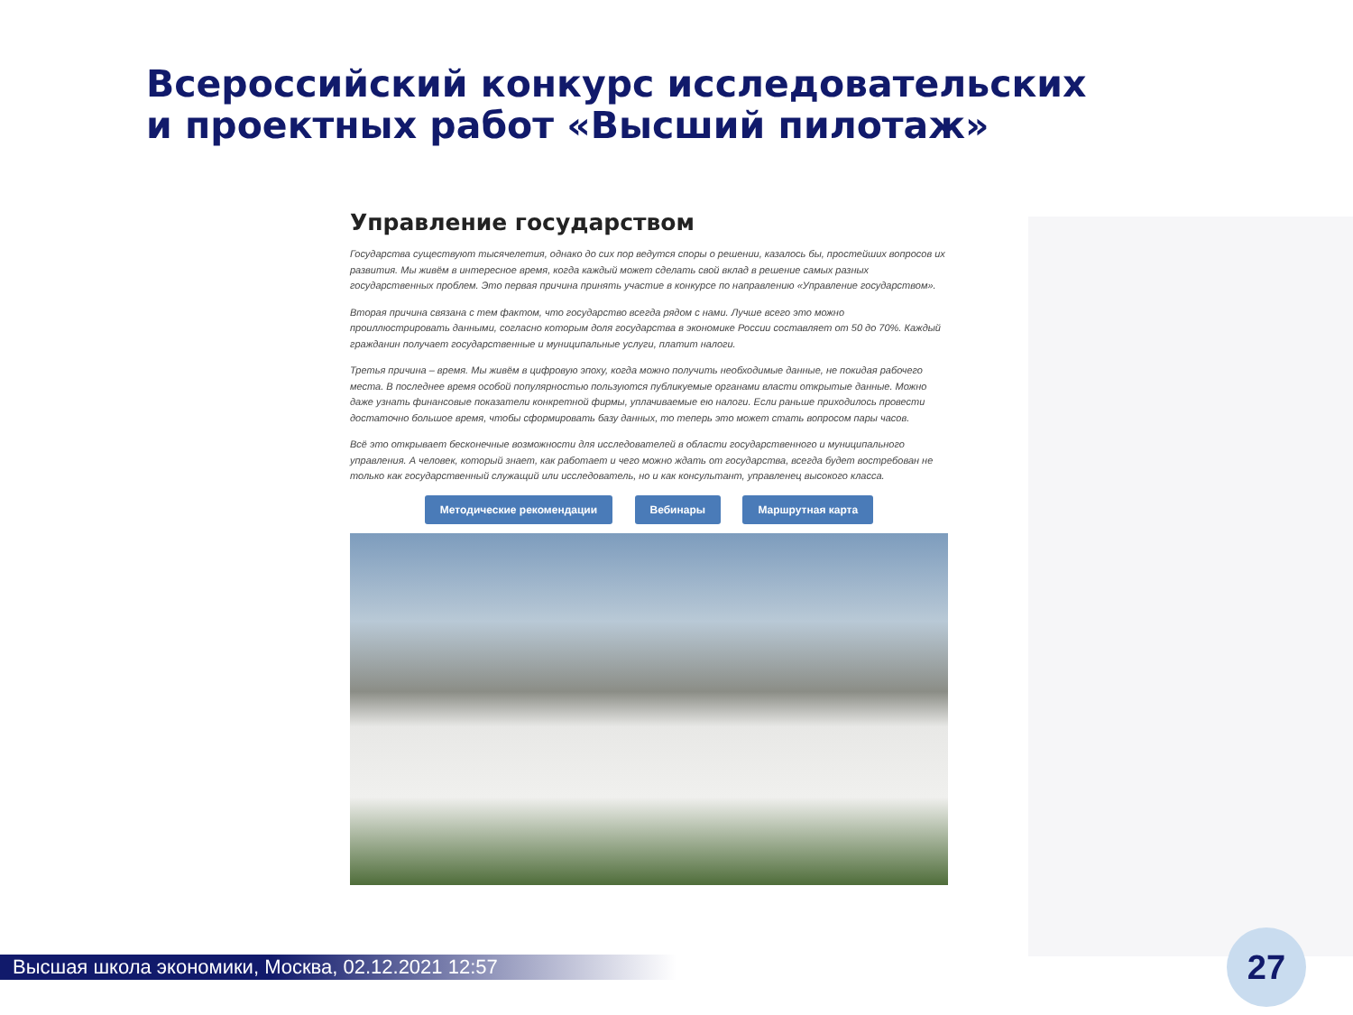Всероссийский конкурс исследовательских
и проектных работ «Высший пилотаж»
Управление государством
Государства существуют тысячелетия, однако до сих пор ведутся споры о решении, казалось бы, простейших вопросов их развития. Мы живём в интересное время, когда каждый может сделать свой вклад в решение самых разных государственных проблем. Это первая причина принять участие в конкурсе по направлению «Управление государством».
Вторая причина связана с тем фактом, что государство всегда рядом с нами. Лучше всего это можно проиллюстрировать данными, согласно которым доля государства в экономике России составляет от 50 до 70%. Каждый гражданин получает государственные и муниципальные услуги, платит налоги.
Третья причина – время. Мы живём в цифровую эпоху, когда можно получить необходимые данные, не покидая рабочего места. В последнее время особой популярностью пользуются публикуемые органами власти открытые данные. Можно даже узнать финансовые показатели конкретной фирмы, уплачиваемые ею налоги. Если раньше приходилось провести достаточно большое время, чтобы сформировать базу данных, то теперь это может стать вопросом пары часов.
Всё это открывает бесконечные возможности для исследователей в области государственного и муниципального управления. А человек, который знает, как работает и чего можно ждать от государства, всегда будет востребован не только как государственный служащий или исследователь, но и как консультант, управленец высокого класса.
Методические рекомендации Вебинары Маршрутная карта
Высшая школа экономики, Москва, 02.12.2021 12:57 27